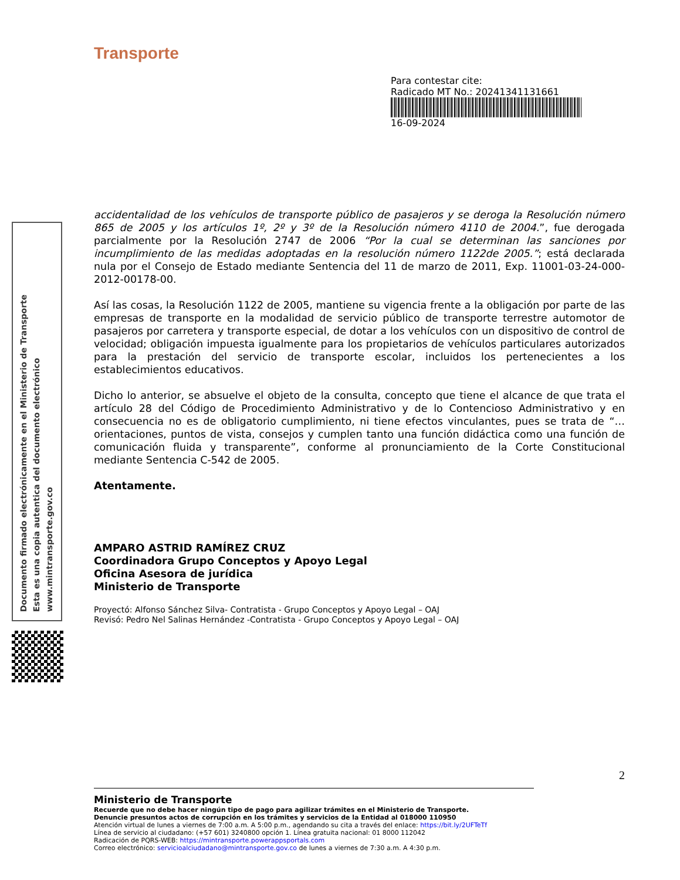Documento firmado electrónicamente en el Ministerio de Transporte
Esta es una copia autentica del documento electrónico
www.mintransporte.gov.co
Transporte
Para contestar cite:
Radicado MT No.: 20241341131661
16-09-2024
accidentalidad de los vehículos de transporte público de pasajeros y se deroga la Resolución número 865 de 2005 y los artículos 1º, 2º y 3º de la Resolución número 4110 de 2004.”, fue derogada parcialmente por la Resolución 2747 de 2006 “Por la cual se determinan las sanciones por incumplimiento de las medidas adoptadas en la resolución número 1122de 2005.”; está declarada nula por el Consejo de Estado mediante Sentencia del 11 de marzo de 2011, Exp. 11001-03-24-000-2012-00178-00.
Así las cosas, la Resolución 1122 de 2005, mantiene su vigencia frente a la obligación por parte de las empresas de transporte en la modalidad de servicio público de transporte terrestre automotor de pasajeros por carretera y transporte especial, de dotar a los vehículos con un dispositivo de control de velocidad; obligación impuesta igualmente para los propietarios de vehículos particulares autorizados para la prestación del servicio de transporte escolar, incluidos los pertenecientes a los establecimientos educativos.
Dicho lo anterior, se absuelve el objeto de la consulta, concepto que tiene el alcance de que trata el artículo 28 del Código de Procedimiento Administrativo y de lo Contencioso Administrativo y en consecuencia no es de obligatorio cumplimiento, ni tiene efectos vinculantes, pues se trata de “… orientaciones, puntos de vista, consejos y cumplen tanto una función didáctica como una función de comunicación fluida y transparente”, conforme al pronunciamiento de la Corte Constitucional mediante Sentencia C-542 de 2005.
Atentamente.
AMPARO ASTRID RAMÍREZ CRUZ
Coordinadora Grupo Conceptos y Apoyo Legal
Oficina Asesora de jurídica
Ministerio de Transporte
Proyectó: Alfonso Sánchez Silva- Contratista - Grupo Conceptos y Apoyo Legal – OAJ
Revisó: Pedro Nel Salinas Hernández -Contratista - Grupo Conceptos y Apoyo Legal – OAJ
2
Ministerio de Transporte
Recuerde que no debe hacer ningún tipo de pago para agilizar trámites en el Ministerio de Transporte.
Denuncie presuntos actos de corrupción en los trámites y servicios de la Entidad al 018000 110950
Atención virtual de lunes a viernes de 7:00 a.m. A 5:00 p.m., agendando su cita a través del enlace: https://bit.ly/2UFTeTf
Línea de servicio al ciudadano: (+57 601) 3240800 opción 1. Línea gratuita nacional: 01 8000 112042
Radicación de PQRS-WEB: https://mintransporte.powerappsportals.com
Correo electrónico: servicioalciudadano@mintransporte.gov.co de lunes a viernes de 7:30 a.m. A 4:30 p.m.